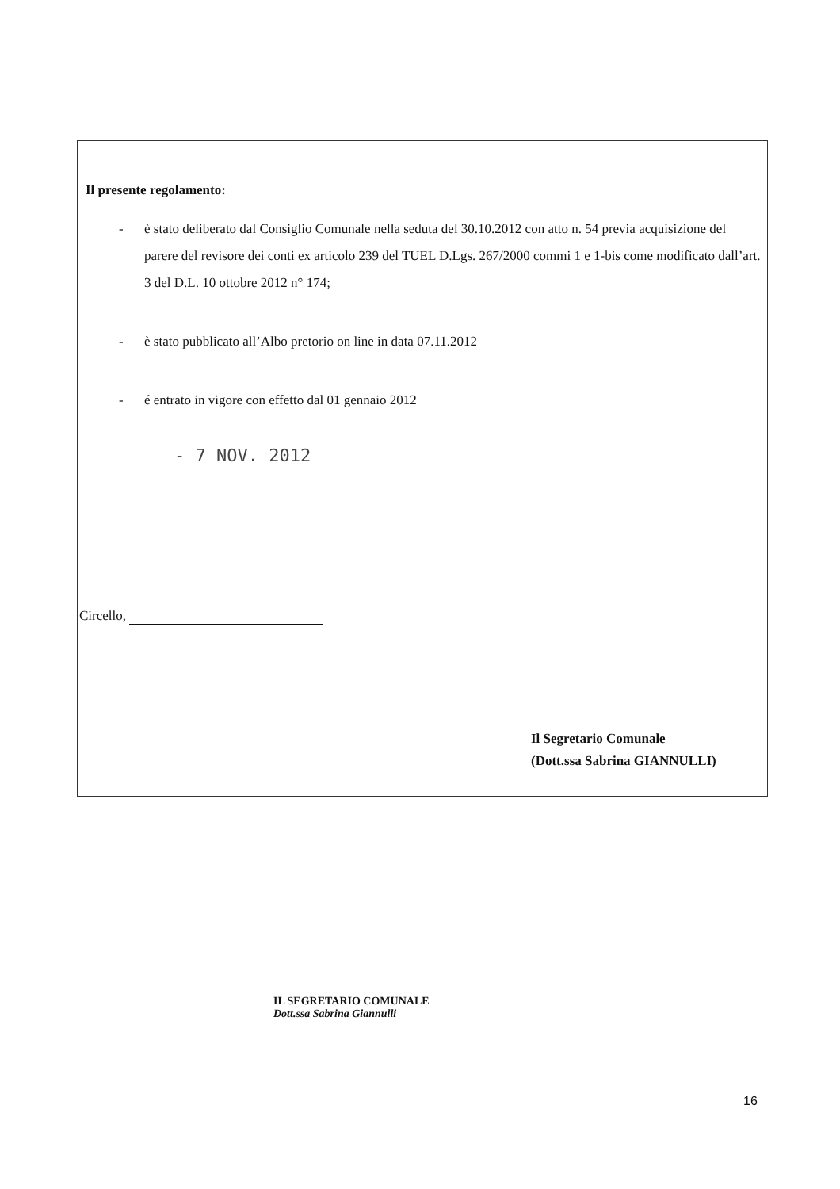Il presente regolamento:
- è stato deliberato dal Consiglio Comunale nella seduta del 30.10.2012 con atto n. 54 previa acquisizione del parere del revisore dei conti ex articolo 239 del TUEL D.Lgs. 267/2000 commi 1 e 1-bis come modificato dall’art. 3 del D.L. 10 ottobre 2012 n° 174;
- è stato pubblicato all’Albo pretorio on line in data 07.11.2012
- é entrato in vigore con effetto dal 01 gennaio 2012
- 7 NOV. 2012
Circello,
Il Segretario Comunale
(Dott.ssa Sabrina GIANNULLI)
IL SEGRETARIO COMUNALE
Dott.ssa Sabrina Giannulli
16